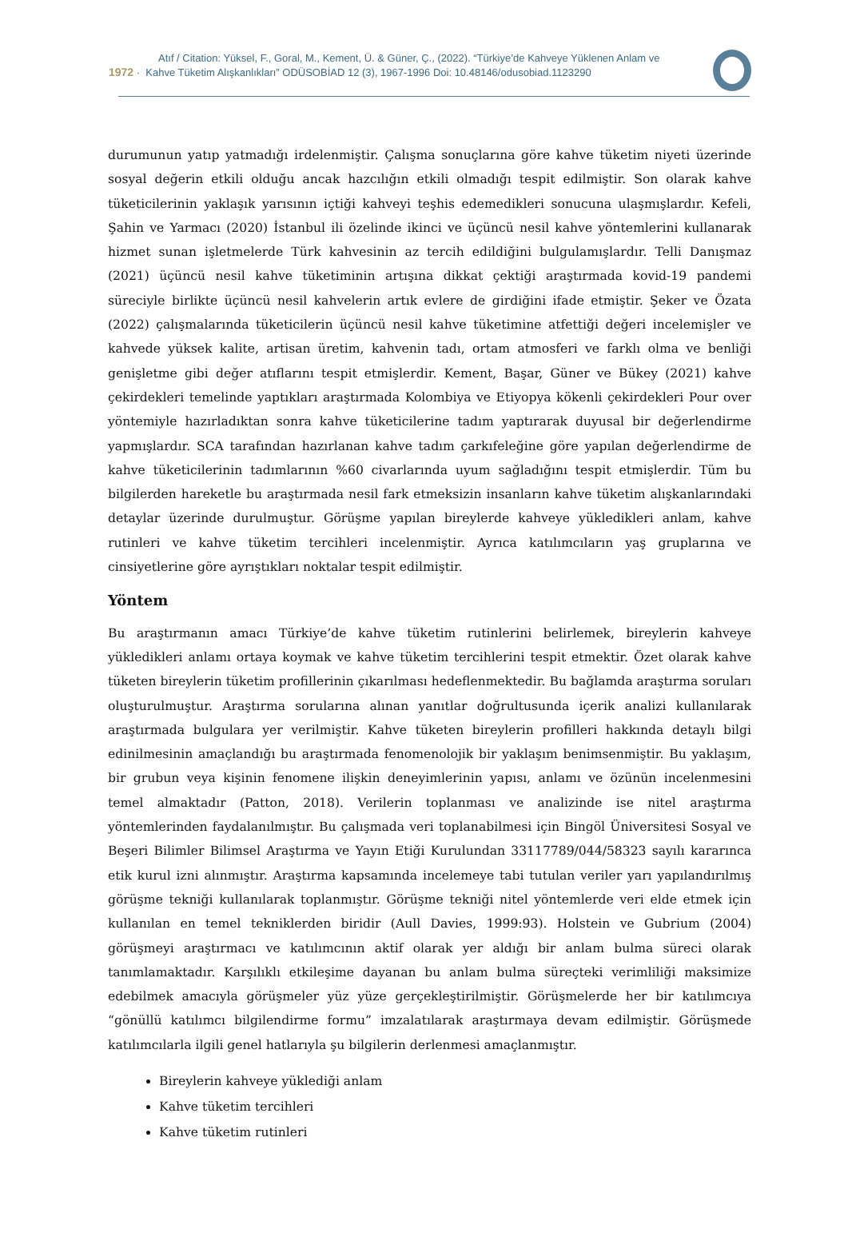Atıf / Citation: Yüksel, F., Goral, M., Kement, Ü. & Güner, Ç., (2022). “Türkiye’de Kahveye Yüklenen Anlam ve
1972 · Kahve Tüketim Alışkanlıkları” ODÜSOBİAD 12 (3), 1967-1996 Doi: 10.48146/odusobiad.1123290
durumunun yatıp yatmadığı irdelenmiştir. Çalışma sonuçlarına göre kahve tüketim niyeti üzerinde sosyal değerin etkili olduğu ancak hazcılığın etkili olmadığı tespit edilmiştir. Son olarak kahve tüketicilerinin yaklaşık yarısının içtiği kahveyi teşhis edemedikleri sonucuna ulaşmışlardır. Kefeli, Şahin ve Yarmacı (2020) İstanbul ili özelinde ikinci ve üçüncü nesil kahve yöntemlerini kullanarak hizmet sunan işletmelerde Türk kahvesinin az tercih edildiğini bulgulamışlardır. Telli Danışmaz (2021) üçüncü nesil kahve tüketiminin artışına dikkat çektiği araştırmada kovid-19 pandemi süreciyle birlikte üçüncü nesil kahvelerin artık evlere de girdiğini ifade etmiştir. Şeker ve Özata (2022) çalışmalarında tüketicilerin üçüncü nesil kahve tüketimine atfettiği değeri incelemişler ve kahvede yüksek kalite, artisan üretim, kahvenin tadı, ortam atmosferi ve farklı olma ve benliği genişletme gibi değer atıflarını tespit etmişlerdir. Kement, Başar, Güner ve Bükey (2021) kahve çekirdekleri temelinde yaptıkları araştırmada Kolombiya ve Etiyopya kökenli çekirdekleri Pour over yöntemiyle hazırladıktan sonra kahve tüketicilerine tadım yaptırarak duyusal bir değerlendirme yapmışlardır. SCA tarafından hazırlanan kahve tadım çarkıfeleğine göre yapılan değerlendirme de kahve tüketicilerinin tadımlarının %60 civarlarında uyum sağladığını tespit etmişlerdir. Tüm bu bilgilerden hareketle bu araştırmada nesil fark etmeksizin insanların kahve tüketim alışkanlarındaki detaylar üzerinde durulmuştur. Görüşme yapılan bireylerde kahveye yükledikleri anlam, kahve rutinleri ve kahve tüketim tercihleri incelenmiştir. Ayrıca katılımcıların yaş gruplarına ve cinsiyetlerine göre ayrıştıkları noktalar tespit edilmiştir.
Yöntem
Bu araştırmanın amacı Türkiye’de kahve tüketim rutinlerini belirlemek, bireylerin kahveye yükledikleri anlamı ortaya koymak ve kahve tüketim tercihlerini tespit etmektir. Özet olarak kahve tüketen bireylerin tüketim profillerinin çıkarılması hedeflenmektedir. Bu bağlamda araştırma soruları oluşturulmuştur. Araştırma sorularına alınan yanıtlar doğrultusunda içerik analizi kullanılarak araştırmada bulgulara yer verilmiştir. Kahve tüketen bireylerin profilleri hakkında detaylı bilgi edinilmesinin amaçlandığı bu araştırmada fenomenolojik bir yaklaşım benimsenmiştir. Bu yaklaşım, bir grubun veya kişinin fenomene ilişkin deneyimlerinin yapısı, anlamı ve özünün incelenmesini temel almaktadır (Patton, 2018). Verilerin toplanması ve analizinde ise nitel araştırma yöntemlerinden faydalanılmıştır. Bu çalışmada veri toplanabilmesi için Bingöl Üniversitesi Sosyal ve Beşeri Bilimler Bilimsel Araştırma ve Yayın Etiği Kurulundan 33117789/044/58323 sayılı kararınca etik kurul izni alınmıştır. Araştırma kapsamında incelemeye tabi tutulan veriler yarı yapılandırılmış görüşme tekniği kullanılarak toplanmıştır. Görüşme tekniği nitel yöntemlerde veri elde etmek için kullanılan en temel tekniklerden biridir (Aull Davies, 1999:93). Holstein ve Gubrium (2004) görüşmeyi araştırmacı ve katılımcının aktif olarak yer aldığı bir anlam bulma süreci olarak tanımlamaktadır. Karşılıklı etkileşime dayanan bu anlam bulma süreçteki verimliliği maksimize edebilmek amacıyla görüşmeler yüz yüze gerçekleştirilmiştir. Görüşmelerde her bir katılımcıya “gönüllü katılımcı bilgilendirme formu” imzalatılarak araştırmaya devam edilmiştir. Görüşmede katılımcılarla ilgili genel hatlarıyla şu bilgilerin derlenmesi amaçlanmıştır.
Bireylerin kahveye yüklediği anlam
Kahve tüketim tercihleri
Kahve tüketim rutinleri